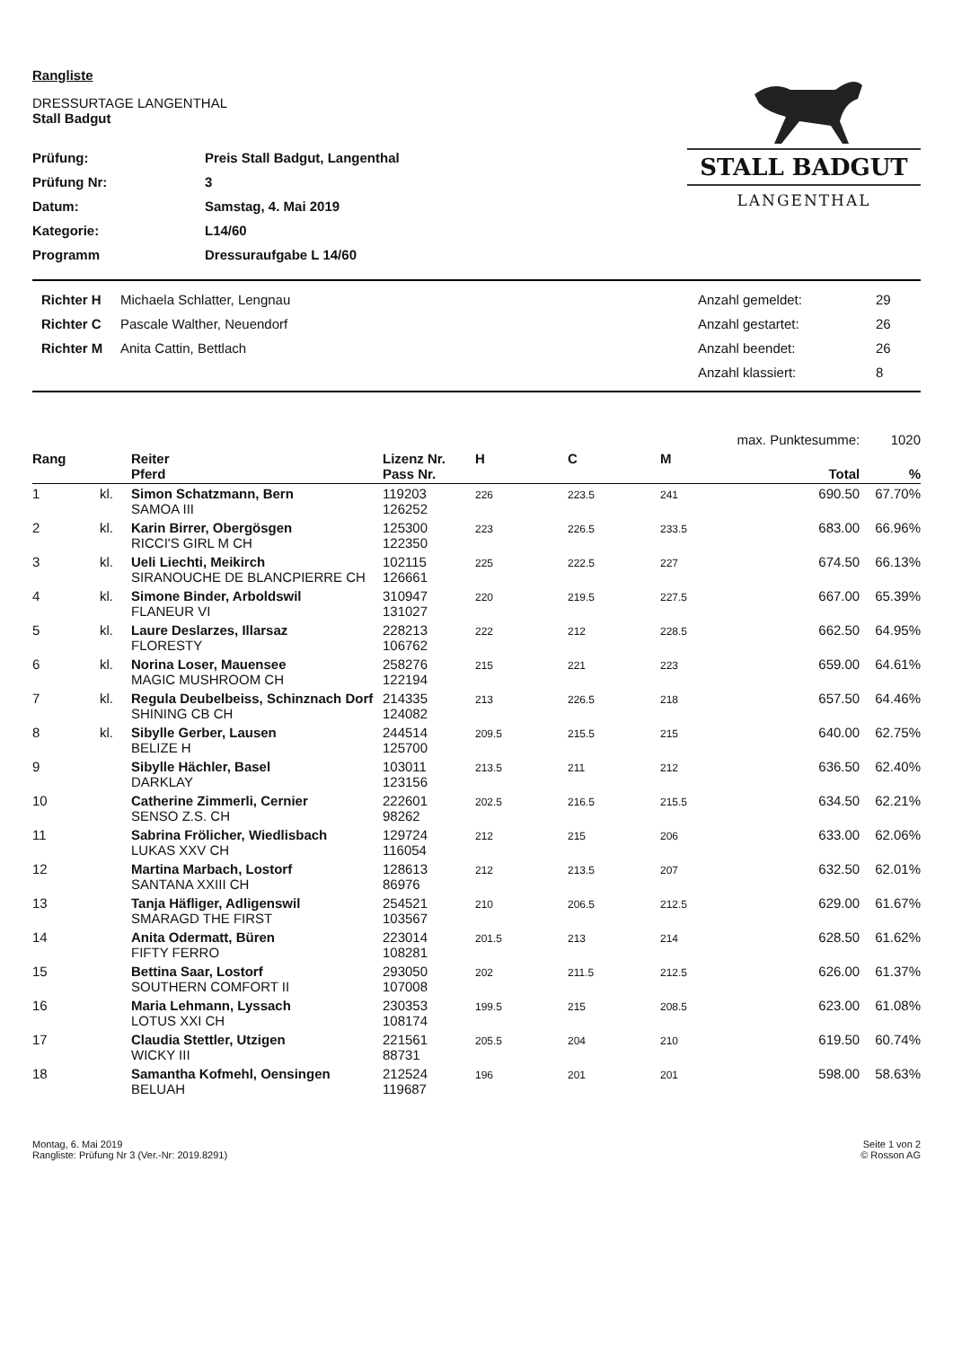STALL BADGUT
LANGENTHAL
Rangliste
DRESSURTAGE LANGENTHAL
Stall Badgut
| Prüfung: | Preis Stall Badgut, Langenthal |
| Prüfung Nr: | 3 |
| Datum: | Samstag, 4. Mai 2019 |
| Kategorie: | L14/60 |
| Programm | Dressuraufgabe L 14/60 |
| Richter H | Michaela Schlatter, Lengnau | Anzahl gemeldet: | 29 |
| Richter C | Pascale Walther, Neuendorf | Anzahl gestartet: | 26 |
| Richter M | Anita Cattin, Bettlach | Anzahl beendet: | 26 |
| | | Anzahl klassiert: | 8 |
| | | | | | | | max. Punktesumme: | 1020 |
| Rang | | Reiter Pferd | Lizenz Nr. Pass Nr. | H | C | M | Total | % |
| 1 | kl. | Simon Schatzmann, Bern SAMOA III | 119203 126252 | 226 | 223.5 | 241 | 690.50 | 67.70% |
| 2 | kl. | Karin Birrer, Obergösgen RICCI'S GIRL M CH | 125300 122350 | 223 | 226.5 | 233.5 | 683.00 | 66.96% |
| 3 | kl. | Ueli Liechti, Meikirch SIRANOUCHE DE BLANCPIERRE CH | 102115 126661 | 225 | 222.5 | 227 | 674.50 | 66.13% |
| 4 | kl. | Simone Binder, Arboldswil FLANEUR VI | 310947 131027 | 220 | 219.5 | 227.5 | 667.00 | 65.39% |
| 5 | kl. | Laure Deslarzes, Illarsaz FLORESTY | 228213 106762 | 222 | 212 | 228.5 | 662.50 | 64.95% |
| 6 | kl. | Norina Loser, Mauensee MAGIC MUSHROOM CH | 258276 122194 | 215 | 221 | 223 | 659.00 | 64.61% |
| 7 | kl. | Regula Deubelbeiss, Schinznach Dorf SHINING CB CH | 214335 124082 | 213 | 226.5 | 218 | 657.50 | 64.46% |
| 8 | kl. | Sibylle Gerber, Lausen BELIZE H | 244514 125700 | 209.5 | 215.5 | 215 | 640.00 | 62.75% |
| 9 | | Sibylle Hächler, Basel DARKLAY | 103011 123156 | 213.5 | 211 | 212 | 636.50 | 62.40% |
| 10 | | Catherine Zimmerli, Cernier SENSO Z.S. CH | 222601 98262 | 202.5 | 216.5 | 215.5 | 634.50 | 62.21% |
| 11 | | Sabrina Frölicher, Wiedlisbach LUKAS XXV CH | 129724 116054 | 212 | 215 | 206 | 633.00 | 62.06% |
| 12 | | Martina Marbach, Lostorf SANTANA XXIII CH | 128613 86976 | 212 | 213.5 | 207 | 632.50 | 62.01% |
| 13 | | Tanja Häfliger, Adligenswil SMARAGD THE FIRST | 254521 103567 | 210 | 206.5 | 212.5 | 629.00 | 61.67% |
| 14 | | Anita Odermatt, Büren FIFTY FERRO | 223014 108281 | 201.5 | 213 | 214 | 628.50 | 61.62% |
| 15 | | Bettina Saar, Lostorf SOUTHERN COMFORT II | 293050 107008 | 202 | 211.5 | 212.5 | 626.00 | 61.37% |
| 16 | | Maria Lehmann, Lyssach LOTUS XXI CH | 230353 108174 | 199.5 | 215 | 208.5 | 623.00 | 61.08% |
| 17 | | Claudia Stettler, Utzigen WICKY III | 221561 88731 | 205.5 | 204 | 210 | 619.50 | 60.74% |
| 18 | | Samantha Kofmehl, Oensingen BELUAH | 212524 119687 | 196 | 201 | 201 | 598.00 | 58.63% |
Montag, 6. Mai 2019
Rangliste: Prüfung Nr 3 (Ver.-Nr: 2019.8291)
Seite 1 von 2
© Rosson AG